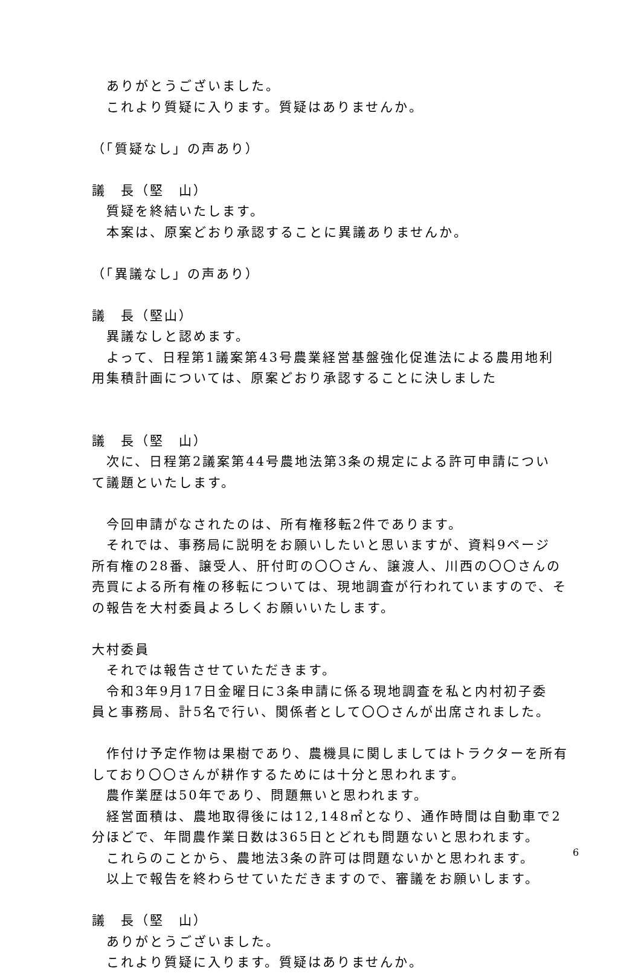ありがとうございました。
これより質疑に入ります。質疑はありませんか。
（「質疑なし」の声あり）
議　長（堅　山）
質疑を終結いたします。
本案は、原案どおり承認することに異議ありませんか。
（「異議なし」の声あり）
議　長（堅山）
異議なしと認めます。
よって、日程第1議案第43号農業経営基盤強化促進法による農用地利
用集積計画については、原案どおり承認することに決しました
議　長（堅　山）
次に、日程第2議案第44号農地法第3条の規定による許可申請につい
て議題といたします。
今回申請がなされたのは、所有権移転2件であります。
それでは、事務局に説明をお願いしたいと思いますが、資料9ページ
所有権の28番、譲受人、肝付町の〇〇さん、譲渡人、川西の〇〇さんの
売買による所有権の移転については、現地調査が行われていますので、そ
の報告を大村委員よろしくお願いいたします。
大村委員
それでは報告させていただきます。
令和3年9月17日金曜日に3条申請に係る現地調査を私と内村初子委
員と事務局、計5名で行い、関係者として〇〇さんが出席されました。
作付け予定作物は果樹であり、農機具に関しましてはトラクターを所有
しており〇〇さんが耕作するためには十分と思われます。
農作業歴は50年であり、問題無いと思われます。
経営面積は、農地取得後には12,148㎡となり、通作時間は自動車で2
分ほどで、年間農作業日数は365日とどれも問題ないと思われます。
これらのことから、農地法3条の許可は問題ないかと思われます。
以上で報告を終わらせていただきますので、審議をお願いします。
議　長（堅　山）
ありがとうございました。
これより質疑に入ります。質疑はありませんか。
6